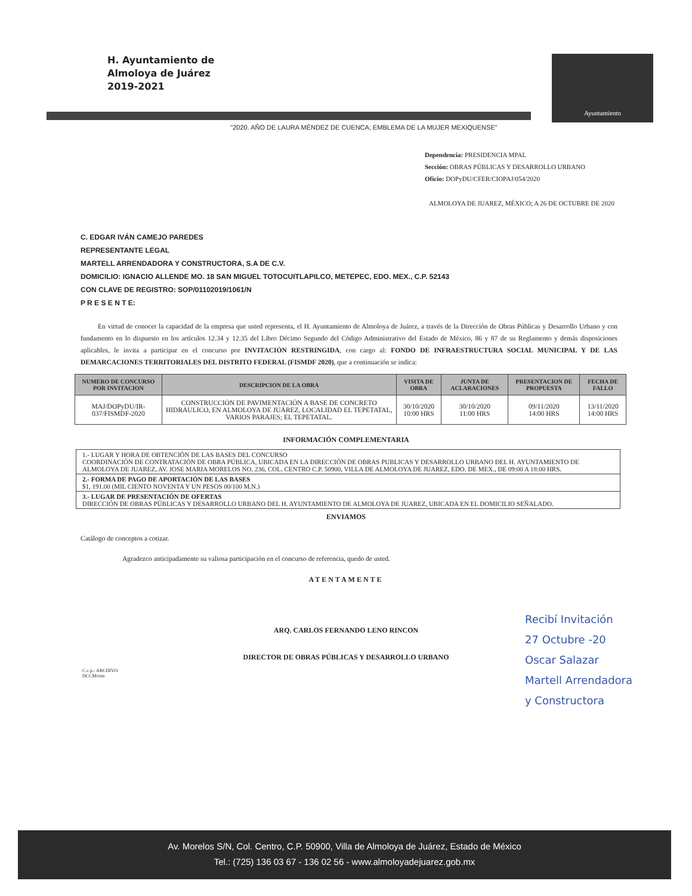H. Ayuntamiento de
Almoloya de Juárez
2019-2021
Ayuntamiento
"2020. AÑO DE LAURA MÉNDEZ DE CUENCA; EMBLEMA DE LA MUJER MEXIQUENSE"
Dependencia: PRESIDENCIA MPAL
Sección: OBRAS PÚBLICAS Y DESARROLLO URBANO
Oficio: DOPyDU/CFER/CIOPAJ/054/2020
ALMOLOYA DE JUAREZ, MÉXICO; A 26 DE OCTUBRE DE 2020
C. EDGAR IVÁN CAMEJO PAREDES
REPRESENTANTE LEGAL
MARTELL ARRENDADORA Y CONSTRUCTORA, S.A DE C.V.
DOMICILIO: IGNACIO ALLENDE MO. 18 SAN MIGUEL TOTOCUITLAPILCO, METEPEC, EDO. MEX., C.P. 52143
CON CLAVE DE REGISTRO: SOP/01102019/1061/N
P R E S E N T E:
En virtud de conocer la capacidad de la empresa que usted representa, el H. Ayuntamiento de Almoloya de Juárez, a través de la Dirección de Obras Públicas y Desarrollo Urbano y con fundamento en lo dispuesto en los artículos 12.34 y 12.35 del Libro Décimo Segundo del Código Administrativo del Estado de México, 86 y 87 de su Reglamento y demás disposiciones aplicables, le invita a participar en el concurso por INVITACIÓN RESTRINGIDA, con cargo al: FONDO DE INFRAESTRUCTURA SOCIAL MUNICIPAL Y DE LAS DEMARCACIONES TERRITORIALES DEL DISTRITO FEDERAL (FISMDF 2020), que a continuación se indica:
| NUMERO DE CONCURSO POR INVITACION | DESCRIPCION DE LA OBRA | VISITA DE OBRA | JUNTA DE ACLARACIONES | PRESENTACION DE PROPUESTA | FECHA DE FALLO |
| --- | --- | --- | --- | --- | --- |
| MAJ/DOPyDU/IR-037/FISMDF-2020 | CONSTRUCCIÓN DE PAVIMENTACIÓN A BASE DE CONCRETO HIDRÁULICO, EN ALMOLOYA DE JUÁREZ, LOCALIDAD EL TEPETATAL, VARIOS PARAJES; EL TEPETATAL. | 30/10/2020 10:00 HRS | 30/10/2020 11:00 HRS | 09/11/2020 14:00 HRS | 13/11/2020 14:00 HRS |
INFORMACIÓN COMPLEMENTARIA
1.- LUGAR Y HORA DE OBTENCIÓN DE LAS BASES DEL CONCURSO
COORDINACIÓN DE CONTRATACIÓN DE OBRA PÚBLICA, UBICADA EN LA DIRECCIÓN DE OBRAS PUBLICAS Y DESARROLLO URBANO DEL H. AYUNTAMIENTO DE ALMOLOYA DE JUAREZ, AV. JOSE MARIA MORELOS NO. 236, COL. CENTRO C.P. 50900, VILLA DE ALMOLOYA DE JUAREZ, EDO. DE MEX., DE 09:00 A 18:00 HRS.
2.- FORMA DE PAGO DE APORTACIÓN DE LAS BASES
$1, 191.00 (MIL CIENTO NOVENTA Y UN PESOS 00/100 M.N.)
3.- LUGAR DE PRESENTACIÓN DE OFERTAS
DIRECCIÓN DE OBRAS PÚBLICAS Y DESARROLLO URBANO DEL H. AYUNTAMIENTO DE ALMOLOYA DE JUAREZ, UBICADA EN EL DOMICILIO SEÑALADO.
ENVIAMOS
Catálogo de conceptos a cotizar.
Agradezco anticipadamente su valiosa participación en el concurso de referencia, quedo de usted.
ATENTAMENTE
ARQ. CARLOS FERNANDO LENO RINCON
DIRECTOR DE OBRAS PÚBLICAS Y DESARROLLO URBANO
C.c.p.- ARCHIVO
DCCM/rrm
Recibí Invitación
27 Octubre -20
Oscar Salazar
Martell Arrendadora
y Constructora
Av. Morelos S/N, Col. Centro, C.P. 50900, Villa de Almoloya de Juárez, Estado de México
Tel.: (725) 136 03 67 - 136 02 56 - www.almoloyadejuarez.gob.mx